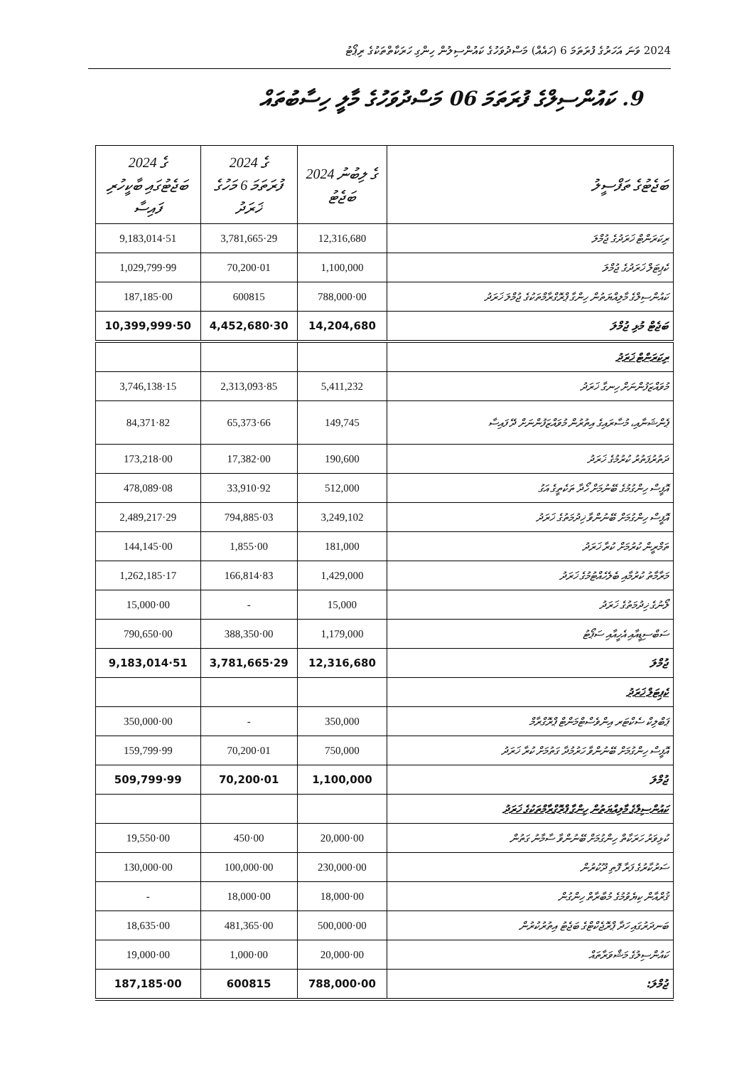2024 ވަނަ އަހަރުގެ ފުރަތަމަ 6 (ހައެއް) މަސްދުވަހުގެ ކައުންސިލުން ހިންގި ހަރަކާތްތަކުގެ ރިޕޯޓު
9. ކައުންސިލްގެ ފުރަތަމަ 06 މަސްދުވަހުގެ މާލީ ހިސާބުތައް
| 2024 ގެ ބަޖެޓުގައި ބާކީހުރި ފައިސާ | 2024 ގެ ފުރަތަމަ 6 މަހުގެ ޚަރަދު | 2024 ގެ ލިބުނު ބަޖެޓު | ބަޖެޓުގެ ތަފްސީލު |
| --- | --- | --- | --- |
| 9,183,014·51 | 3,781,665·29 | 12,316,680 | ރިކަރަންޓް ޚަރަދުގެ ޖުމްލަ |
| 1,029,799·99 | 70,200·01 | 1,100,000 | ކެޕިޓަލް ޚަރަދުގެ ޖުމްލަ |
| 187,185·00 | 600815 | 788,000·00 | ކައުންސިލްގެ މާލިއްޔަތުން ހިންގާ ޕްރޮގްރާމްތަކުގެ ޖުމްލަ ޚަރަދު |
| 10,399,999·50 | 4,452,680·30 | 14,204,680 | ބަޖެޓް މުޅި ޖުމްލަ |
| | | | ރިކަރަންޓް ޚަރަދު |
| 3,746,138·15 | 2,313,093·85 | 5,411,232 | މުވައްޒަފުންނަށް ހިނގާ ޚަރަދު |
| 84,371·82 | 65,373·66 | 149,745 | ޕެންޝަނާއި، މުސާރައިގެ އިތުރުން މުވައްޒަފުންނަށް ދޭ ފައިސާ |
| 173,218·00 | 17,382·00 | 190,600 | ދަތުރުފަތުރު ކުރުމުގެ ޚަރަދު |
| 478,089·08 | 33,910·92 | 512,000 | އޮފީސް ހިންގުމުގެ ބޭނުމަށް ހޯދާ ތަކެތީގެ އަގު |
| 2,489,217·29 | 794,885·03 | 3,249,102 | އޮފީސް ހިންގުމަށް ބޭނުންވާ ޚިދުމަތުގެ ޚަރަދު |
| 144,145·00 | 1,855·00 | 181,000 | ތަމްރީން ކުރުމަށް ކުރާ ޚަރަދު |
| 1,262,185·17 | 166,814·83 | 1,429,000 | މަރާމާތު ކުރުމާއި ބެލެހެއްޓުމުގެ ޚަރަދު |
| 15,000·00 | - | 15,000 | ލޯނުގެ ޚިދުމަތުގެ ޚަރަދު |
| 790,650·00 | 388,350·00 | 1,179,000 | ސަބްސިޑީއާއި އެހީއާއި ސަޕޯޓު |
| 9,183,014·51 | 3,781,665·29 | 12,316,680 | ޖުމްލަ |
| | | | ކެޕިޓަލް ޚަރަދު |
| 350,000·00 | - | 350,000 | ޕަބްލިކް ސެކްޓަރ އިންވެސްޓްމަންޓް ޕްރޮގްރާމް |
| 159,799·99 | 70,200·01 | 750,000 | އޮފީސް ހިންގުމަށް ބޭނުންވާ ހަރުމުދާ ގަތުމަށް ކުރާ ޚަރަދު |
| 509,799·99 | 70,200·01 | 1,100,000 | ޖުމްލަ |
| | | | ކައުންސިލްގެ މާލިއްޔަތުން ހިންގާ ޕްރޮގްރާމްތަކުގެ ޚަރަދު |
| 19,550·00 | 450·00 | 20,000·00 | ކުޅިވަރު ހަރަކާތް ހިންގުމަށް ބޭނުންވާ ސާމާނު ގަތުން |
| 130,000·00 | 100,000·00 | 230,000·00 | ސަރުކާރުގެ ފަރާ ފޮތި ދޫކުރުން |
| - | 18,000·00 | 18,000·00 | ޤުރްއާން ކިޔެވުމުގެ މުބާރާތް ހިންގުން |
| 18,635·00 | 481,365·00 | 500,000·00 | ބަނދަރުގައި ހަދާ ޕްރޮޖެކްޓްގެ ބަޖެޓު އިތުރުކުރުން |
| 19,000·00 | 1,000·00 | 20,000·00 | ކައުންސިލުގެ މަޝްވަރާތައް |
| 187,185·00 | 600815 | 788,000·00 | ޖުމްލަ: |